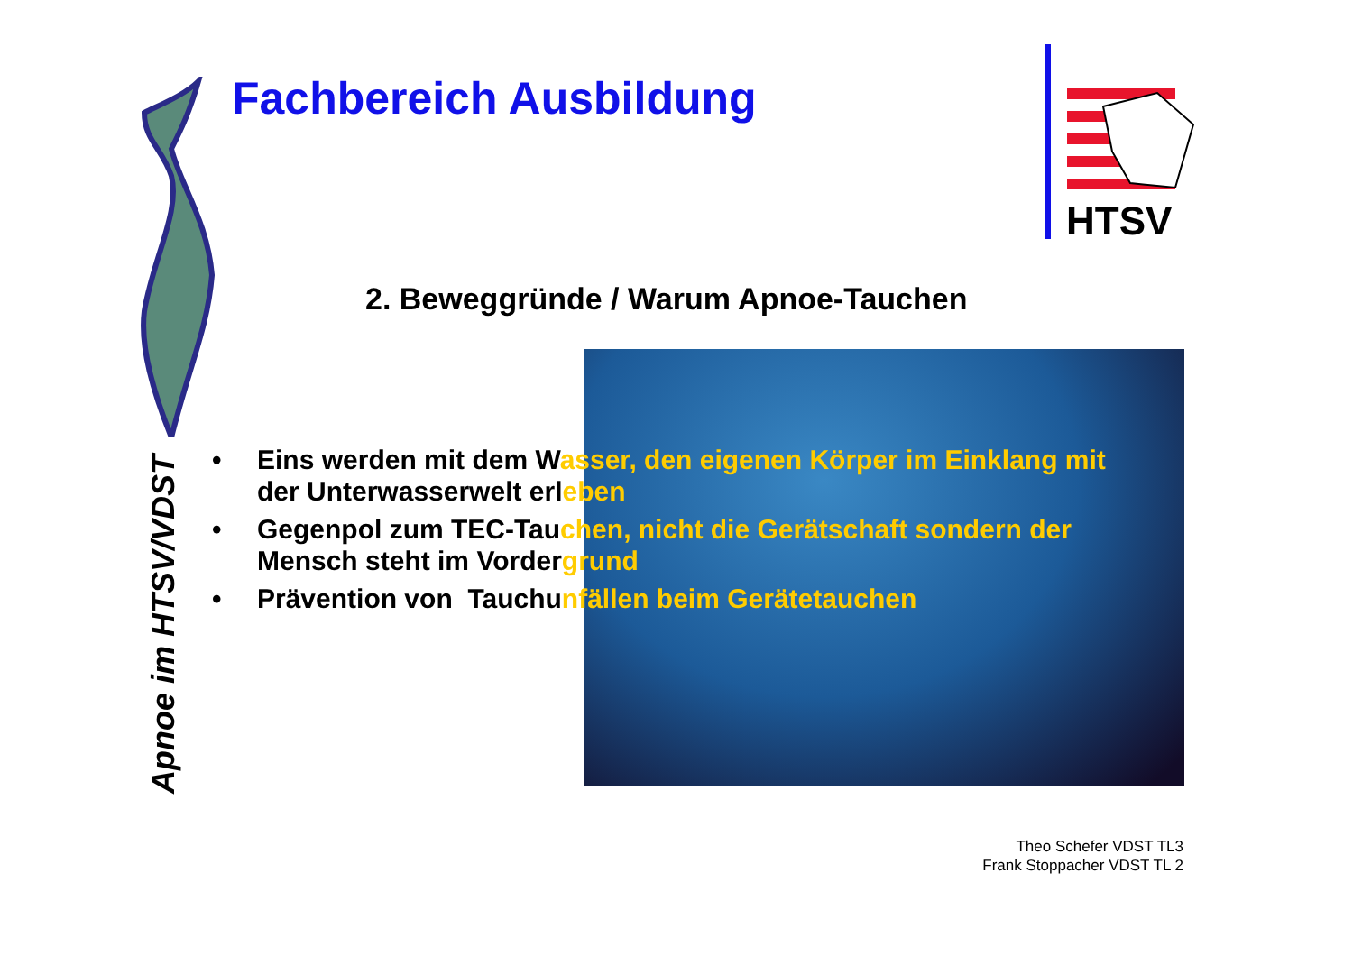Fachbereich Ausbildung
HTSV
2. Beweggründe / Warum Apnoe-Tauchen
• Eins werden mit dem Wasser, den eigenen Körper im Einklang mit
der Unterwasserwelt erleben
• Gegenpol zum TEC-Tauchen, nicht die Gerätschaft sondern der
Mensch steht im Vordergrund
• Prävention von Tauchunfällen beim Gerätetauchen
Apnoe im HTSV/VDST
Theo Schefer VDST TL3
Frank Stoppacher VDST TL 2